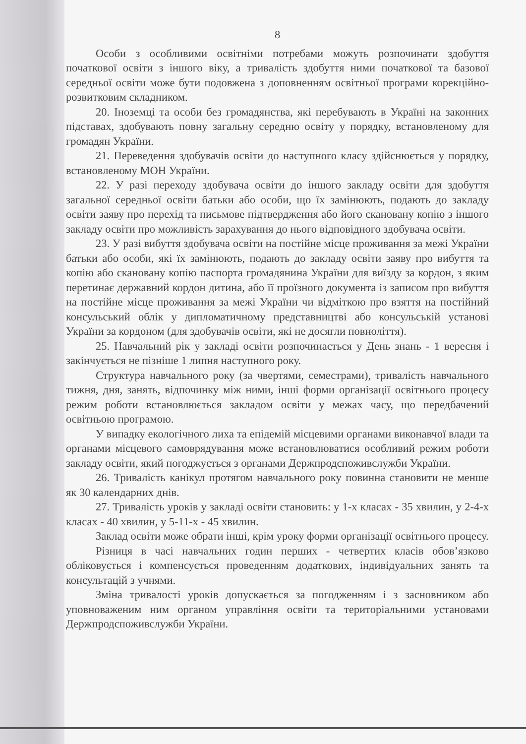8
Особи з особливими освітніми потребами можуть розпочинати здобуття початкової освіти з іншого віку, а тривалість здобуття ними початкової та базової середньої освіти може бути подовжена з доповненням освітньої програми корекційно-розвитковим складником.
20. Іноземці та особи без громадянства, які перебувають в Україні на законних підставах, здобувають повну загальну середню освіту у порядку, встановленому для громадян України.
21. Переведення здобувачів освіти до наступного класу здійснюється у порядку, встановленому МОН України.
22. У разі переходу здобувача освіти до іншого закладу освіти для здобуття загальної середньої освіти батьки або особи, що їх замінюють, подають до закладу освіти заяву про перехід та письмове підтвердження або його скановану копію з іншого закладу освіти про можливість зарахування до нього відповідного здобувача освіти.
23. У разі вибуття здобувача освіти на постійне місце проживання за межі України батьки або особи, які їх замінюють, подають до закладу освіти заяву про вибуття та копію або скановану копію паспорта громадянина України для виїзду за кордон, з яким перетинає державний кордон дитина, або її проїзного документа із записом про вибуття на постійне місце проживання за межі України чи відміткою про взяття на постійний консульський облік у дипломатичному представництві або консульській установі України за кордоном (для здобувачів освіти, які не досягли повноліття).
25. Навчальний рік у закладі освіти розпочинається у День знань - 1 вересня і закінчується не пізніше 1 липня наступного року.
Структура навчального року (за чвертями, семестрами), тривалість навчального тижня, дня, занять, відпочинку між ними, інші форми організації освітнього процесу режим роботи встановлюється закладом освіти у межах часу, що передбачений освітньою програмою.
У випадку екологічного лиха та епідемій місцевими органами виконавчої влади та органами місцевого самоврядування може встановлюватися особливий режим роботи закладу освіти, який погоджується з органами Держпродспоживслужби України.
26. Тривалість канікул протягом навчального року повинна становити не менше як 30 календарних днів.
27. Тривалість уроків у закладі освіти становить: у 1-х класах - 35 хвилин, у 2-4-х класах - 40 хвилин, у 5-11-х - 45 хвилин.
Заклад освіти може обрати інші, крім уроку форми організації освітнього процесу.
Різниця в часі навчальних годин перших - четвертих класів обов’язково обліковується і компенсується проведенням додаткових, індивідуальних занять та консультацій з учнями.
Зміна тривалості уроків допускається за погодженням і з засновником або уповноваженим ним органом управління освіти та територіальними установами Держпродспоживслужби України.